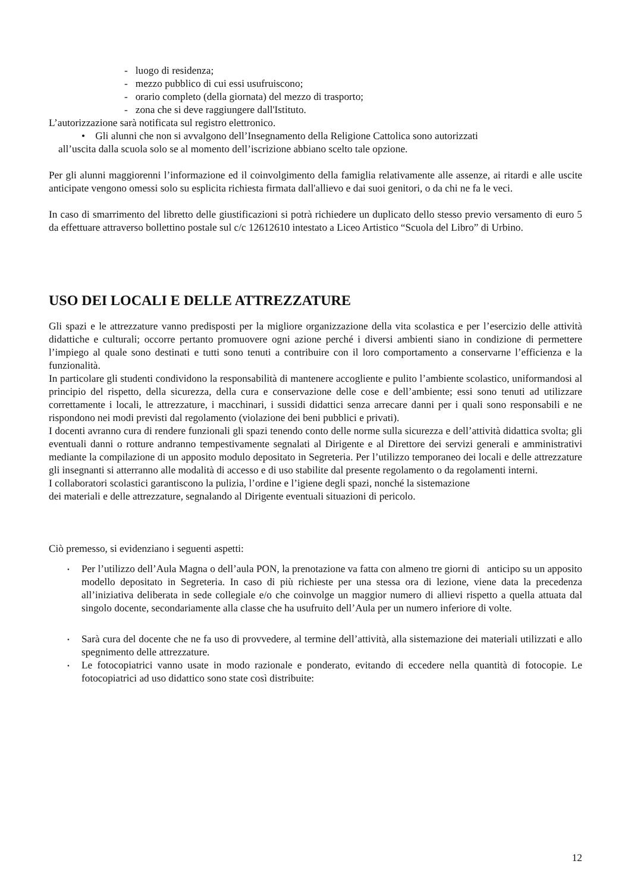- luogo di residenza;
- mezzo pubblico di cui essi usufruiscono;
- orario completo (della giornata) del mezzo di trasporto;
- zona che si deve raggiungere dall'Istituto.
L’autorizzazione sarà notificata sul registro elettronico.
• Gli alunni che non si avvalgono dell’Insegnamento della Religione Cattolica sono autorizzati
all’uscita dalla scuola solo se al momento dell’iscrizione abbiano scelto tale opzione.
Per gli alunni maggiorenni l’informazione ed il coinvolgimento della famiglia relativamente alle assenze, ai ritardi e alle uscite anticipate vengono omessi solo su esplicita richiesta firmata dall'allievo e dai suoi genitori, o da chi ne fa le veci.
In caso di smarrimento del libretto delle giustificazioni si potrà richiedere un duplicato dello stesso previo versamento di euro 5 da effettuare attraverso bollettino postale sul c/c 12612610 intestato a Liceo Artistico “Scuola del Libro” di Urbino.
USO DEI LOCALI E DELLE ATTREZZATURE
Gli spazi e le attrezzature vanno predisposti per la migliore organizzazione della vita scolastica e per l’esercizio delle attività didattiche e culturali; occorre pertanto promuovere ogni azione perché i diversi ambienti siano in condizione di permettere l’impiego al quale sono destinati e tutti sono tenuti a contribuire con il loro comportamento a conservarne l’efficienza e la funzionalità.
In particolare gli studenti condividono la responsabilità di mantenere accogliente e pulito l’ambiente scolastico, uniformandosi al principio del rispetto, della sicurezza, della cura e conservazione delle cose e dell’ambiente; essi sono tenuti ad utilizzare correttamente i locali, le attrezzature, i macchinari, i sussidi didattici senza arrecare danni per i quali sono responsabili e ne rispondono nei modi previsti dal regolamento (violazione dei beni pubblici e privati).
I docenti avranno cura di rendere funzionali gli spazi tenendo conto delle norme sulla sicurezza e dell’attività didattica svolta; gli eventuali danni o rotture andranno tempestivamente segnalati al Dirigente e al Direttore dei servizi generali e amministrativi mediante la compilazione di un apposito modulo depositato in Segreteria. Per l’utilizzo temporaneo dei locali e delle attrezzature gli insegnanti si atterranno alle modalità di accesso e di uso stabilite dal presente regolamento o da regolamenti interni.
I collaboratori scolastici garantiscono la pulizia, l’ordine e l’igiene degli spazi, nonché la sistemazione
dei materiali e delle attrezzature, segnalando al Dirigente eventuali situazioni di pericolo.
Ciò premesso, si evidenziano i seguenti aspetti:
• Per l’utilizzo dell’Aula Magna o dell’aula PON, la prenotazione va fatta con almeno tre giorni di anticipo su un apposito modello depositato in Segreteria. In caso di più richieste per una stessa ora di lezione, viene data la precedenza all’iniziativa deliberata in sede collegiale e/o che coinvolge un maggior numero di allievi rispetto a quella attuata dal singolo docente, secondariamente alla classe che ha usufruito dell’Aula per un numero inferiore di volte.
• Sarà cura del docente che ne fa uso di provvedere, al termine dell’attività, alla sistemazione dei materiali utilizzati e allo spegnimento delle attrezzature.
• Le fotocopiatrici vanno usate in modo razionale e ponderato, evitando di eccedere nella quantità di fotocopie. Le fotocopiatrici ad uso didattico sono state così distribuite:
12